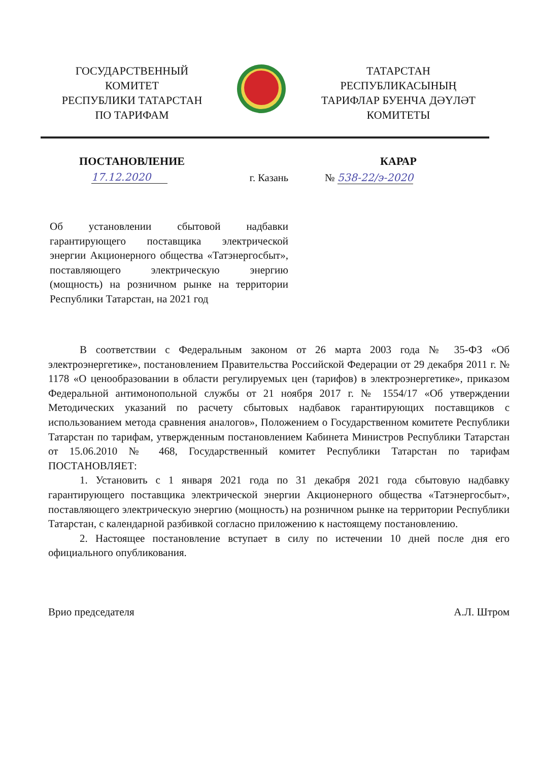ГОСУДАРСТВЕННЫЙ
КОМИТЕТ
РЕСПУБЛИКИ ТАТАРСТАН
ПО ТАРИФАМ
ТАТАРСТАН
РЕСПУБЛИКАСЫНЫҢ
ТАРИФЛАР БУЕНЧА ДӘҮЛӘТ
КОМИТЕТЫ
ПОСТАНОВЛЕНИЕ КАРАР
17.12.2020
г. Казань
№ 538-22/э-2020
Об установлении сбытовой надбавки гарантирующего поставщика электрической энергии Акционерного общества «Татэнергосбыт», поставляющего электрическую энергию (мощность) на розничном рынке на территории Республики Татарстан, на 2021 год
В соответствии с Федеральным законом от 26 марта 2003 года № 35-ФЗ «Об электроэнергетике», постановлением Правительства Российской Федерации от 29 декабря 2011 г. № 1178 «О ценообразовании в области регулируемых цен (тарифов) в электроэнергетике», приказом Федеральной антимонопольной службы от 21 ноября 2017 г. № 1554/17 «Об утверждении Методических указаний по расчету сбытовых надбавок гарантирующих поставщиков с использованием метода сравнения аналогов», Положением о Государственном комитете Республики Татарстан по тарифам, утвержденным постановлением Кабинета Министров Республики Татарстан от 15.06.2010 № 468, Государственный комитет Республики Татарстан по тарифам ПОСТАНОВЛЯЕТ:
1. Установить с 1 января 2021 года по 31 декабря 2021 года сбытовую надбавку гарантирующего поставщика электрической энергии Акционерного общества «Татэнергосбыт», поставляющего электрическую энергию (мощность) на розничном рынке на территории Республики Татарстан, с календарной разбивкой согласно приложению к настоящему постановлению.
2. Настоящее постановление вступает в силу по истечении 10 дней после дня его официального опубликования.
Врио председателя А.Л. Штром